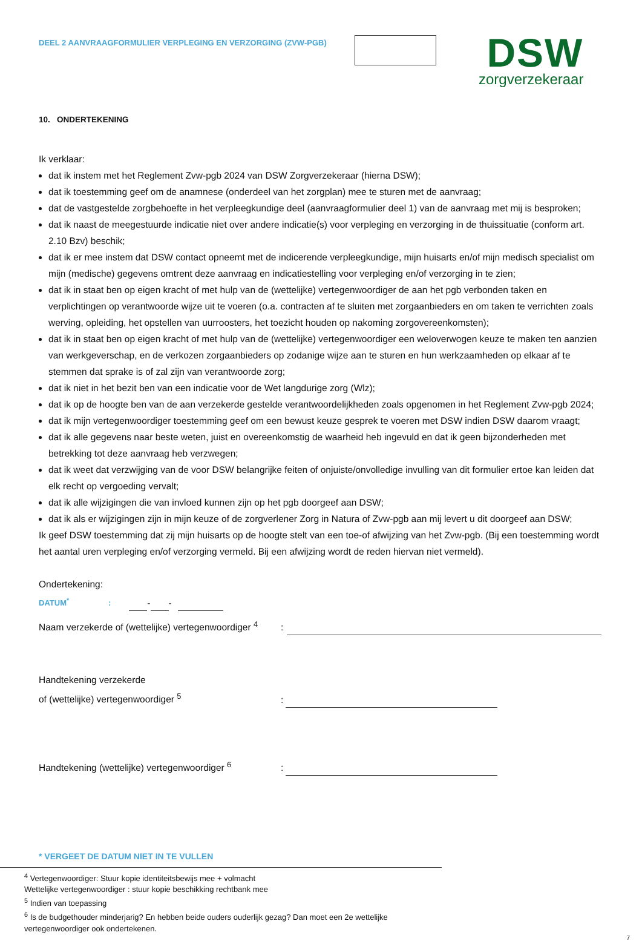DEEL 2 AANVRAAGFORMULIER VERPLEGING EN VERZORGING (ZVW-PGB)
DSW
zorgverzekeraar
10. ONDERTEKENING
Ik verklaar:
dat ik instem met het Reglement Zvw-pgb 2024 van DSW Zorgverzekeraar (hierna DSW);
dat ik toestemming geef om de anamnese (onderdeel van het zorgplan) mee te sturen met de aanvraag;
dat de vastgestelde zorgbehoefte in het verpleegkundige deel (aanvraagformulier deel 1) van de aanvraag met mij is besproken;
dat ik naast de meegestuurde indicatie niet over andere indicatie(s) voor verpleging en verzorging in de thuissituatie (conform art. 2.10 Bzv) beschik;
dat ik er mee instem dat DSW contact opneemt met de indicerende verpleegkundige, mijn huisarts en/of mijn medisch specialist om mijn (medische) gegevens omtrent deze aanvraag en indicatiestelling voor verpleging en/of verzorging in te zien;
dat ik in staat ben op eigen kracht of met hulp van de (wettelijke) vertegenwoordiger de aan het pgb verbonden taken en verplichtingen op verantwoorde wijze uit te voeren (o.a. contracten af te sluiten met zorgaanbieders en om taken te verrichten zoals werving, opleiding, het opstellen van uurroosters, het toezicht houden op nakoming zorgovereenkomsten);
dat ik in staat ben op eigen kracht of met hulp van de (wettelijke) vertegenwoordiger een weloverwogen keuze te maken ten aanzien van werkgeverschap, en de verkozen zorgaanbieders op zodanige wijze aan te sturen en hun werkzaamheden op elkaar af te stemmen dat sprake is of zal zijn van verantwoorde zorg;
dat ik niet in het bezit ben van een indicatie voor de Wet langdurige zorg (Wlz);
dat ik op de hoogte ben van de aan verzekerde gestelde verantwoordelijkheden zoals opgenomen in het Reglement Zvw-pgb 2024;
dat ik mijn vertegenwoordiger toestemming geef om een bewust keuze gesprek te voeren met DSW indien DSW daarom vraagt;
dat ik alle gegevens naar beste weten, juist en overeenkomstig de waarheid heb ingevuld en dat ik geen bijzonderheden met betrekking tot deze aanvraag heb verzwegen;
dat ik weet dat verzwijging van de voor DSW belangrijke feiten of onjuiste/onvolledige invulling van dit formulier ertoe kan leiden dat elk recht op vergoeding vervalt;
dat ik alle wijzigingen die van invloed kunnen zijn op het pgb doorgeef aan DSW;
dat ik als er wijzigingen zijn in mijn keuze of de zorgverlener Zorg in Natura of Zvw-pgb aan mij levert u dit doorgeef aan DSW;
Ik geef DSW toestemming dat zij mijn huisarts op de hoogte stelt van een toe-of afwijzing van het Zvw-pgb. (Bij een toestemming wordt het aantal uren verpleging en/of verzorging vermeld. Bij een afwijzing wordt de reden hiervan niet vermeld).
Ondertekening:
DATUM<sup>*</sup>: - -
Naam verzekerde of (wettelijke) vertegenwoordiger <sup>4</sup>:
Handtekening verzekerde
of (wettelijke) vertegenwoordiger <sup>5</sup>:
Handtekening (wettelijke) vertegenwoordiger <sup>6</sup>:
* VERGEET DE DATUM NIET IN TE VULLEN
<sup>4</sup> Vertegenwoordiger: Stuur kopie identiteitsbewijs mee + volmacht
Wettelijke vertegenwoordiger : stuur kopie beschikking rechtbank mee
<sup>5</sup> Indien van toepassing
<sup>6</sup> Is de budgethouder minderjarig? En hebben beide ouders ouderlijk gezag? Dan moet een 2e wettelijke vertegenwoordiger ook ondertekenen.
7